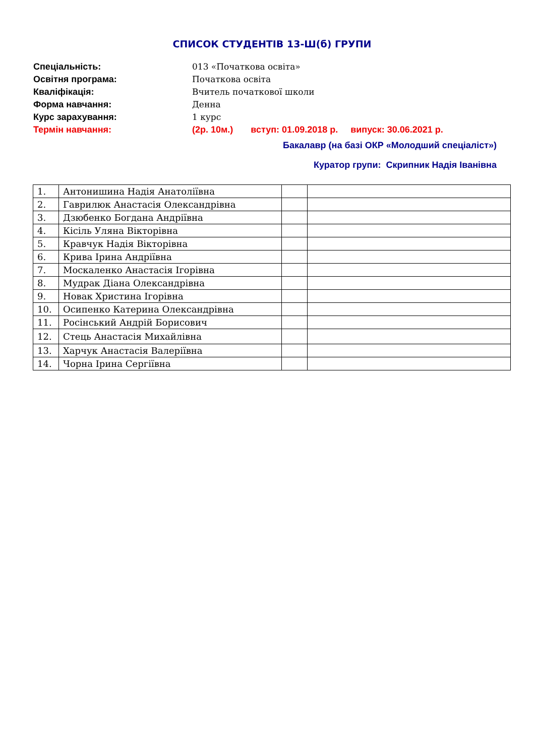СПИСОК СТУДЕНТІВ 13-Ш(б) ГРУПИ
Спеціальність: 013 «Початкова освіта»
Освітня програма: Початкова освіта
Кваліфікація: Вчитель початкової школи
Форма навчання: Денна
Курс зарахування: 1 курс
Термін навчання: (2р. 10м.) вступ: 01.09.2018 р. випуск: 30.06.2021 р.
Бакалавр (на базі ОКР «Молодший спеціаліст»)
Куратор групи: Скрипник Надія Іванівна
| 1. | Антонишина Надія Анатоліївна | | |
| 2. | Гаврилюк Анастасія Олександрівна | | |
| 3. | Дзюбенко Богдана Андріївна | | |
| 4. | Кісіль Уляна Вікторівна | | |
| 5. | Кравчук Надія Вікторівна | | |
| 6. | Крива Ірина Андріївна | | |
| 7. | Москаленко Анастасія Ігорівна | | |
| 8. | Мудрак Діана Олександрівна | | |
| 9. | Новак Христина Ігорівна | | |
| 10. | Осипенко Катерина Олександрівна | | |
| 11. | Росінський Андрій Борисович | | |
| 12. | Стець Анастасія Михайлівна | | |
| 13. | Харчук Анастасія Валеріївна | | |
| 14. | Чорна Ірина Сергіївна | | |